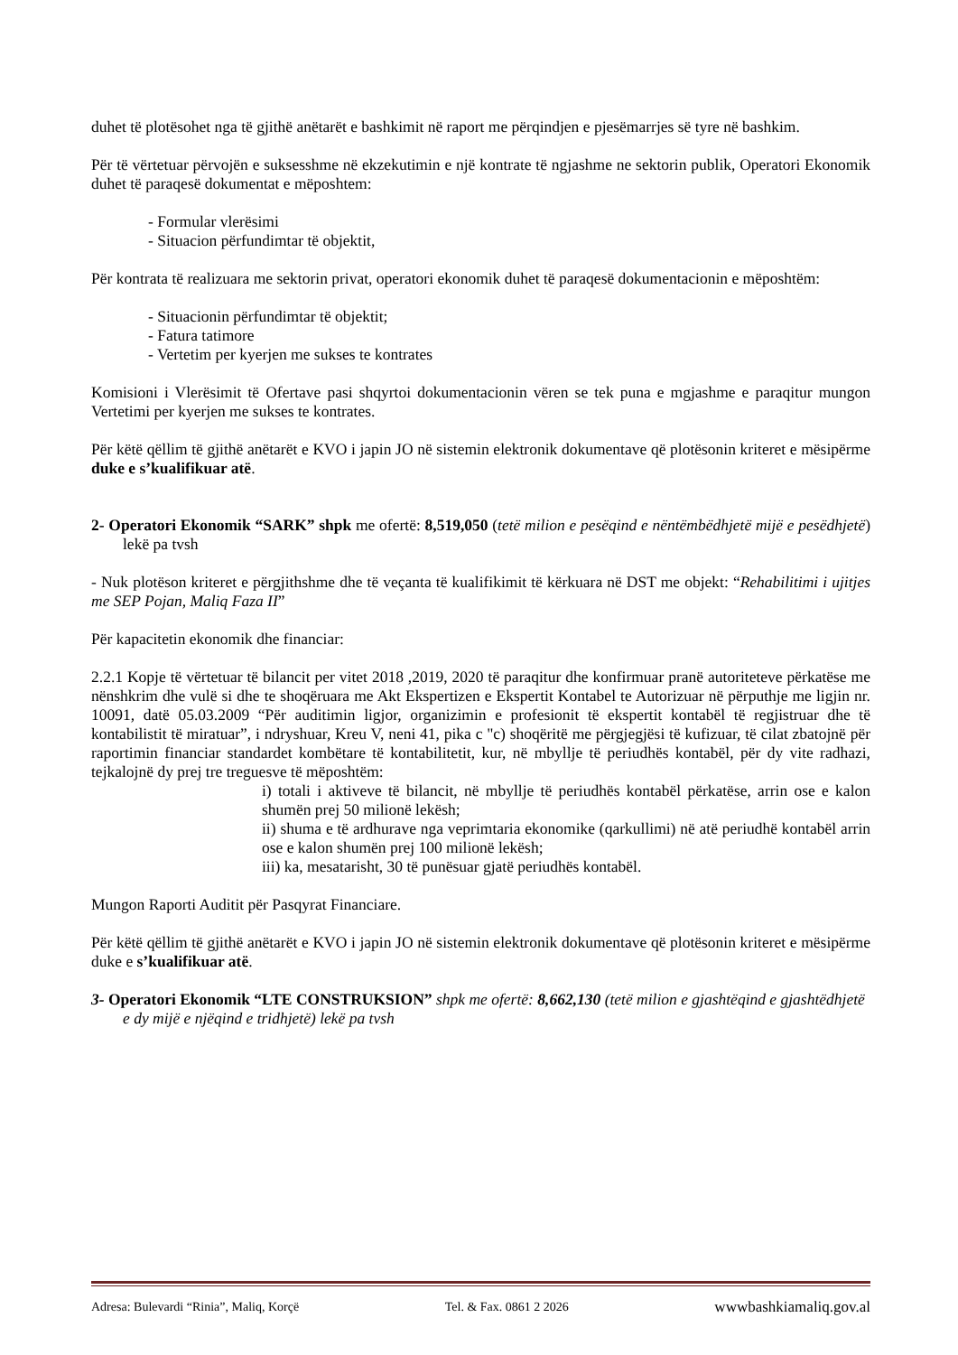duhet të plotësohet nga të gjithë anëtarët e bashkimit në raport me përqindjen e pjesëmarrjes së tyre në bashkim.
Për të vërtetuar përvojën e suksesshme në ekzekutimin e një kontrate të ngjashme ne sektorin publik, Operatori Ekonomik duhet të paraqesë dokumentat e mëposhtem:
- Formular vlerësimi
- Situacion përfundimtar të objektit,
Për kontrata të realizuara me sektorin privat, operatori ekonomik duhet të paraqesë dokumentacionin e mëposhtëm:
- Situacionin përfundimtar të objektit;
- Fatura tatimore
- Vertetim per kyerjen me sukses te kontrates
Komisioni i Vlerësimit të Ofertave pasi shqyrtoi dokumentacionin vëren se tek puna e mgjashme e paraqitur mungon Vertetimi per kyerjen me sukses te kontrates.
Për këtë qëllim të gjithë anëtarët e KVO i japin JO në sistemin elektronik dokumentave që plotësonin kriteret e mësipërme duke e s’kualifikuar atë.
2- Operatori Ekonomik “SARK” shpk me ofertë: 8,519,050 (tetë milion e pesëqind e nëntëmbëdhjetë mijë e pesëdhjetë) lekë pa tvsh
- Nuk plotëson kriteret e përgjithshme dhe të veçanta të kualifikimit të kërkuara në DST me objekt: “Rehabilitimi i ujitjes me SEP Pojan, Maliq Faza II”
Për kapacitetin ekonomik dhe financiar:
2.2.1 Kopje të vërtetuar të bilancit per vitet 2018 ,2019, 2020 të paraqitur dhe konfirmuar pranë autoriteteve përkatëse me nënshkrim dhe vulë si dhe te shoqëruara me Akt Ekspertizen e Ekspertit Kontabel te Autorizuar në përputhje me ligjin nr. 10091, datë 05.03.2009 “Për auditimin ligjor, organizimin e profesionit të ekspertit kontabël të regjistruar dhe të kontabilistit të miratuar”, i ndryshuar, Kreu V, neni 41, pika c "c) shoqëritë me përgjegjësi të kufizuar, të cilat zbatojnë për raportimin financiar standardet kombëtare të kontabilitetit, kur, në mbyllje të periudhës kontabël, për dy vite radhazi, tejkalojnë dy prej tre treguesve të mëposhtëm:
i) totali i aktiveve të bilancit, në mbyllje të periudhës kontabël përkatëse, arrin ose e kalon shumën prej 50 milionë lekësh;
ii) shuma e të ardhurave nga veprimtaria ekonomike (qarkullimi) në atë periudhë kontabël arrin ose e kalon shumën prej 100 milionë lekësh;
iii) ka, mesatarisht, 30 të punësuar gjatë periudhës kontabël.
Mungon Raporti Auditit për Pasqyrat Financiare.
Për këtë qëllim të gjithë anëtarët e KVO i japin JO në sistemin elektronik dokumentave që plotësonin kriteret e mësipërme duke e s’kualifikuar atë.
3- Operatori Ekonomik “LTE CONSTRUKSION” shpk me ofertë: 8,662,130 (tetë milion e gjashtëqind e gjashtëdhjetë e dy mijë e njëqind e tridhjetë) lekë pa tvsh
Adresa: Bulevardi “Rinia”, Maliq, Korçë Tel. & Fax. 0861 2 2026 wwwbashkiamaliq.gov.al